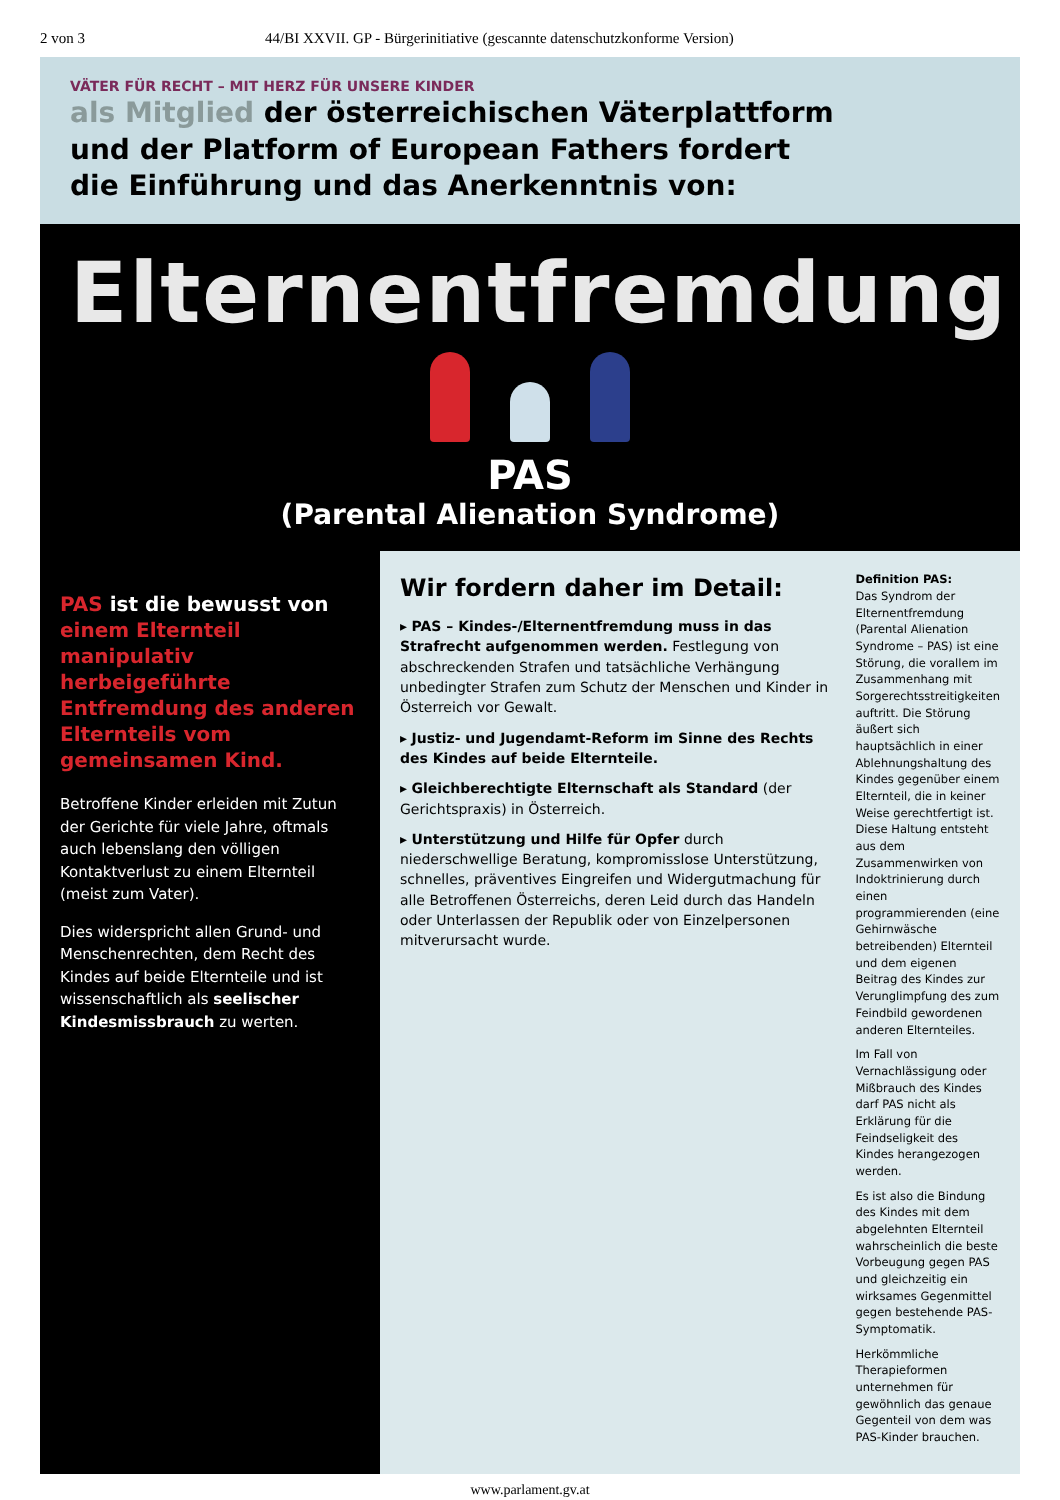2 von 3 44/BI XXVII. GP - Bürgerinitiative (gescannte datenschutzkonforme Version)
VÄTER FÜR RECHT – MIT HERZ FÜR UNSERE KINDER
als Mitglied der österreichischen Väterplattform
und der Platform of European Fathers fordert
die Einführung und das Anerkenntnis von:
Elternentfremdung
PAS
(Parental Alienation Syndrome)
PAS ist die bewusst von einem Elternteil manipulativ herbeigeführte Entfremdung des anderen Elternteils vom gemeinsamen Kind.
Betroffene Kinder erleiden mit Zutun der Gerichte für viele Jahre, oftmals auch lebenslang den völligen Kontaktverlust zu einem Elternteil (meist zum Vater).
Dies widerspricht allen Grund- und Menschenrechten, dem Recht des Kindes auf beide Elternteile und ist wissenschaftlich als seelischer Kindesmissbrauch zu werten.
Wir fordern daher im Detail:
▸ PAS – Kindes-/Elternentfremdung muss in das Strafrecht aufgenommen werden. Festlegung von abschreckenden Strafen und tatsächliche Verhängung unbedingter Strafen zum Schutz der Menschen und Kinder in Österreich vor Gewalt.
▸ Justiz- und Jugendamt-Reform im Sinne des Rechts des Kindes auf beide Elternteile.
▸ Gleichberechtigte Elternschaft als Standard (der Gerichtspraxis) in Österreich.
▸ Unterstützung und Hilfe für Opfer durch niederschwellige Beratung, kompromisslose Unterstützung, schnelles, präventives Eingreifen und Widergutmachung für alle Betroffenen Österreichs, deren Leid durch das Handeln oder Unterlassen der Republik oder von Einzelpersonen mitverursacht wurde.
Definition PAS:
Das Syndrom der Elternentfremdung (Parental Alienation Syndrome – PAS) ist eine Störung, die vorallem im Zusammenhang mit Sorgerechtsstreitigkeiten auftritt. Die Störung äußert sich hauptsächlich in einer Ablehnungshaltung des Kindes gegenüber einem Elternteil, die in keiner Weise gerechtfertigt ist. Diese Haltung entsteht aus dem Zusammenwirken von Indoktrinierung durch einen programmierenden (eine Gehirnwäsche betreibenden) Elternteil und dem eigenen Beitrag des Kindes zur Verunglimpfung des zum Feindbild gewordenen anderen Elternteiles.
Im Fall von Vernachlässigung oder Mißbrauch des Kindes darf PAS nicht als Erklärung für die Feindseligkeit des Kindes herangezogen werden.
Es ist also die Bindung des Kindes mit dem abgelehnten Elternteil wahrscheinlich die beste Vorbeugung gegen PAS und gleichzeitig ein wirksames Gegenmittel gegen bestehende PAS-Symptomatik.
Herkömmliche Therapieformen unternehmen für gewöhnlich das genaue Gegenteil von dem was PAS-Kinder brauchen.
www.parlament.gv.at